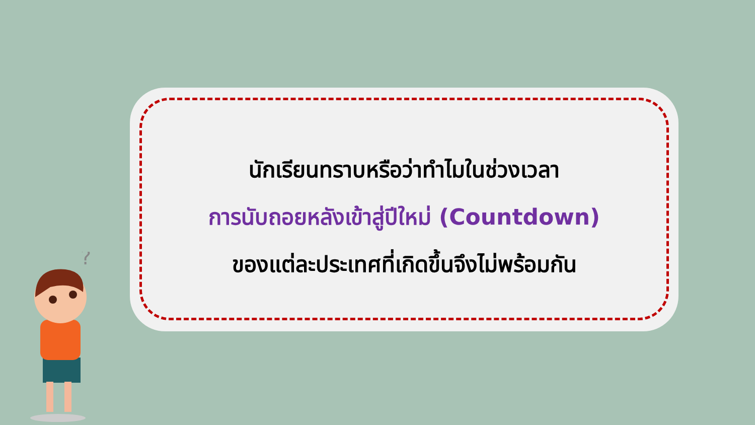นักเรียนทราบหรือว่าทำไมในช่วงเวลา
การนับถอยหลังเข้าสู่ปีใหม่ (Countdown)
ของแต่ละประเทศที่เกิดขึ้นจึงไม่พร้อมกัน
?